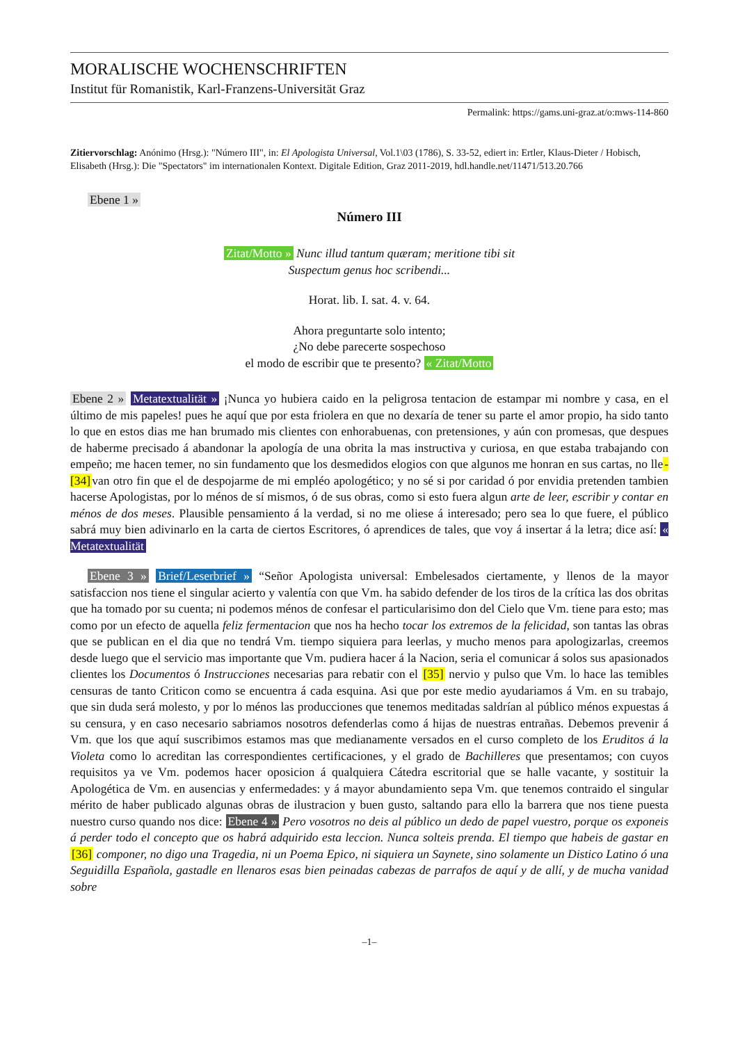MORALISCHE WOCHENSCHRIFTEN
Institut für Romanistik, Karl-Franzens-Universität Graz
Permalink: https://gams.uni-graz.at/o:mws-114-860
Zitiervorschlag: Anónimo (Hrsg.): "Número III", in: El Apologista Universal, Vol.1\03 (1786), S. 33-52, ediert in: Ertler, Klaus-Dieter / Hobisch, Elisabeth (Hrsg.): Die "Spectators" im internationalen Kontext. Digitale Edition, Graz 2011-2019, hdl.handle.net/11471/513.20.766
Ebene 1 »
Número III
Zitat/Motto » Nunc illud tantum quæram; meritione tibi sit
Suspectum genus hoc scribendi...
Horat. lib. I. sat. 4. v. 64.
Ahora preguntarte solo intento;
¿No debe parecerte sospechoso
el modo de escribir que te presento? « Zitat/Motto
Ebene 2 » Metatextualität » ¡Nunca yo hubiera caido en la peligrosa tentacion de estampar mi nombre y casa, en el último de mis papeles! pues he aquí que por esta friolera en que no dexaría de tener su parte el amor propio, ha sido tanto lo que en estos dias me han brumado mis clientes con enhorabuenas, con pretensiones, y aún con promesas, que despues de haberme precisado á abandonar la apología de una obrita la mas instructiva y curiosa, en que estaba trabajando con empeño; me hacen temer, no sin fundamento que los desmedidos elogios con que algunos me honran en sus cartas, no lle-[34] van otro fin que el de despojarme de mi empléo apologético; y no sé si por caridad ó por envidia pretenden tambien hacerse Apologistas, por lo ménos de sí mismos, ó de sus obras, como si esto fuera algun arte de leer, escribir y contar en ménos de dos meses. Plausible pensamiento á la verdad, si no me oliese á interesado; pero sea lo que fuere, el público sabrá muy bien adivinarlo en la carta de ciertos Escritores, ó aprendices de tales, que voy á insertar á la letra; dice así: « Metatextualität
Ebene 3 » Brief/Leserbrief » “Señor Apologista universal: Embelesados ciertamente, y llenos de la mayor satisfaccion nos tiene el singular acierto y valentía con que Vm. ha sabido defender de los tiros de la crítica las dos obritas que ha tomado por su cuenta; ni podemos ménos de confesar el particularisimo don del Cielo que Vm. tiene para esto; mas como por un efecto de aquella feliz fermentacion que nos ha hecho tocar los extremos de la felicidad, son tantas las obras que se publican en el dia que no tendrá Vm. tiempo siquiera para leerlas, y mucho menos para apologizarlas, creemos desde luego que el servicio mas importante que Vm. pudiera hacer á la Nacion, seria el comunicar á solos sus apasionados clientes los Documentos ó Instrucciones necesarias para rebatir con el [35] nervio y pulso que Vm. lo hace las temibles censuras de tanto Criticon como se encuentra á cada esquina. Asi que por este medio ayudariamos á Vm. en su trabajo, que sin duda será molesto, y por lo ménos las producciones que tenemos meditadas saldrían al público ménos expuestas á su censura, y en caso necesario sabriamos nosotros defenderlas como á hijas de nuestras entrañas. Debemos prevenir á Vm. que los que aquí suscribimos estamos mas que medianamente versados en el curso completo de los Eruditos á la Violeta como lo acreditan las correspondientes certificaciones, y el grado de Bachilleres que presentamos; con cuyos requisitos ya ve Vm. podemos hacer oposicion á qualquiera Cátedra escritorial que se halle vacante, y sostituir la Apologética de Vm. en ausencias y enfermedades: y á mayor abundamiento sepa Vm. que tenemos contraido el singular mérito de haber publicado algunas obras de ilustracion y buen gusto, saltando para ello la barrera que nos tiene puesta nuestro curso quando nos dice: Ebene 4 » Pero vosotros no deis al público un dedo de papel vuestro, porque os exponeis á perder todo el concepto que os habrá adquirido esta leccion. Nunca solteis prenda. El tiempo que habeis de gastar en [36] componer, no digo una Tragedia, ni un Poema Epico, ni siquiera un Saynete, sino solamente un Distico Latino ó una Seguidilla Española, gastadle en llenaros esas bien peinadas cabezas de parrafos de aquí y de allí, y de mucha vanidad sobre
–1–